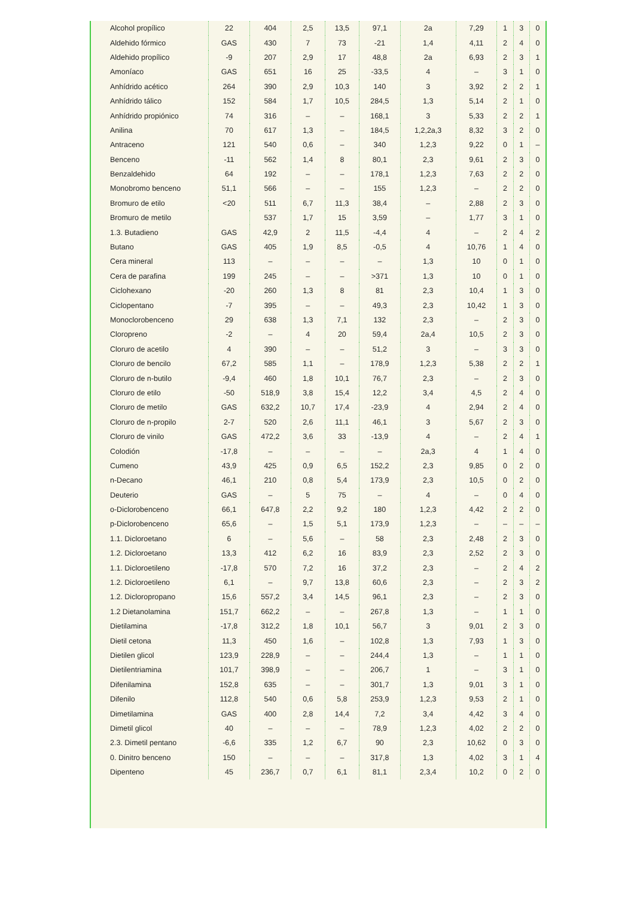| Alcohol propílico | 22 | 404 | 2,5 | 13,5 | 97,1 | 2a | 7,29 | 1 | 3 | 0 |
| Aldehido fórmico | GAS | 430 | 7 | 73 | -21 | 1,4 | 4,11 | 2 | 4 | 0 |
| Aldehido propílico | -9 | 207 | 2,9 | 17 | 48,8 | 2a | 6,93 | 2 | 3 | 1 |
| Amoníaco | GAS | 651 | 16 | 25 | -33,5 | 4 | – | 3 | 1 | 0 |
| Anhídrido acético | 264 | 390 | 2,9 | 10,3 | 140 | 3 | 3,92 | 2 | 2 | 1 |
| Anhídrido tálico | 152 | 584 | 1,7 | 10,5 | 284,5 | 1,3 | 5,14 | 2 | 1 | 0 |
| Anhídrido propiónico | 74 | 316 | – | – | 168,1 | 3 | 5,33 | 2 | 2 | 1 |
| Anilina | 70 | 617 | 1,3 | – | 184,5 | 1,2,2a,3 | 8,32 | 3 | 2 | 0 |
| Antraceno | 121 | 540 | 0,6 | – | 340 | 1,2,3 | 9,22 | 0 | 1 | – |
| Benceno | -11 | 562 | 1,4 | 8 | 80,1 | 2,3 | 9,61 | 2 | 3 | 0 |
| Benzaldehido | 64 | 192 | – | – | 178,1 | 1,2,3 | 7,63 | 2 | 2 | 0 |
| Monobromo benceno | 51,1 | 566 | – | – | 155 | 1,2,3 | – | 2 | 2 | 0 |
| Bromuro de etilo | <20 | 511 | 6,7 | 11,3 | 38,4 | – | 2,88 | 2 | 3 | 0 |
| Bromuro de metilo | | 537 | 1,7 | 15 | 3,59 | – | 1,77 | 3 | 1 | 0 |
| 1.3. Butadieno | GAS | 42,9 | 2 | 11,5 | -4,4 | 4 | – | 2 | 4 | 2 |
| Butano | GAS | 405 | 1,9 | 8,5 | -0,5 | 4 | 10,76 | 1 | 4 | 0 |
| Cera mineral | 113 | – | – | – | – | 1,3 | 10 | 0 | 1 | 0 |
| Cera de parafina | 199 | 245 | – | – | >371 | 1,3 | 10 | 0 | 1 | 0 |
| Ciclohexano | -20 | 260 | 1,3 | 8 | 81 | 2,3 | 10,4 | 1 | 3 | 0 |
| Ciclopentano | -7 | 395 | – | – | 49,3 | 2,3 | 10,42 | 1 | 3 | 0 |
| Monoclorobenceno | 29 | 638 | 1,3 | 7,1 | 132 | 2,3 | – | 2 | 3 | 0 |
| Cloropreno | -2 | – | 4 | 20 | 59,4 | 2a,4 | 10,5 | 2 | 3 | 0 |
| Cloruro de acetilo | 4 | 390 | – | – | 51,2 | 3 | – | 3 | 3 | 0 |
| Cloruro de bencilo | 67,2 | 585 | 1,1 | – | 178,9 | 1,2,3 | 5,38 | 2 | 2 | 1 |
| Cloruro de n-butilo | -9,4 | 460 | 1,8 | 10,1 | 76,7 | 2,3 | – | 2 | 3 | 0 |
| Cloruro de etilo | -50 | 518,9 | 3,8 | 15,4 | 12,2 | 3,4 | 4,5 | 2 | 4 | 0 |
| Cloruro de metilo | GAS | 632,2 | 10,7 | 17,4 | -23,9 | 4 | 2,94 | 2 | 4 | 0 |
| Cloruro de n-propilo | 2-7 | 520 | 2,6 | 11,1 | 46,1 | 3 | 5,67 | 2 | 3 | 0 |
| Cloruro de vinilo | GAS | 472,2 | 3,6 | 33 | -13,9 | 4 | – | 2 | 4 | 1 |
| Colodión | -17,8 | – | – | – | – | 2a,3 | 4 | 1 | 4 | 0 |
| Cumeno | 43,9 | 425 | 0,9 | 6,5 | 152,2 | 2,3 | 9,85 | 0 | 2 | 0 |
| n-Decano | 46,1 | 210 | 0,8 | 5,4 | 173,9 | 2,3 | 10,5 | 0 | 2 | 0 |
| Deuterio | GAS | – | 5 | 75 | – | 4 | – | 0 | 4 | 0 |
| o-Diclorobenceno | 66,1 | 647,8 | 2,2 | 9,2 | 180 | 1,2,3 | 4,42 | 2 | 2 | 0 |
| p-Diclorobenceno | 65,6 | – | 1,5 | 5,1 | 173,9 | 1,2,3 | – | – | – | – |
| 1.1. Dicloroetano | 6 | – | 5,6 | – | 58 | 2,3 | 2,48 | 2 | 3 | 0 |
| 1.2. Dicloroetano | 13,3 | 412 | 6,2 | 16 | 83,9 | 2,3 | 2,52 | 2 | 3 | 0 |
| 1.1. Dicloroetileno | -17,8 | 570 | 7,2 | 16 | 37,2 | 2,3 | – | 2 | 4 | 2 |
| 1.2. Dicloroetileno | 6,1 | – | 9,7 | 13,8 | 60,6 | 2,3 | – | 2 | 3 | 2 |
| 1.2. Dicloropropano | 15,6 | 557,2 | 3,4 | 14,5 | 96,1 | 2,3 | – | 2 | 3 | 0 |
| 1.2 Dietanolamina | 151,7 | 662,2 | – | – | 267,8 | 1,3 | – | 1 | 1 | 0 |
| Dietilamina | -17,8 | 312,2 | 1,8 | 10,1 | 56,7 | 3 | 9,01 | 2 | 3 | 0 |
| Dietil cetona | 11,3 | 450 | 1,6 | – | 102,8 | 1,3 | 7,93 | 1 | 3 | 0 |
| Dietilen glicol | 123,9 | 228,9 | – | – | 244,4 | 1,3 | – | 1 | 1 | 0 |
| Dietilentriamina | 101,7 | 398,9 | – | – | 206,7 | 1 | – | 3 | 1 | 0 |
| Difenilamina | 152,8 | 635 | – | – | 301,7 | 1,3 | 9,01 | 3 | 1 | 0 |
| Difenilo | 112,8 | 540 | 0,6 | 5,8 | 253,9 | 1,2,3 | 9,53 | 2 | 1 | 0 |
| Dimetilamina | GAS | 400 | 2,8 | 14,4 | 7,2 | 3,4 | 4,42 | 3 | 4 | 0 |
| Dimetil glicol | 40 | – | – | – | 78,9 | 1,2,3 | 4,02 | 2 | 2 | 0 |
| 2.3. Dimetil pentano | -6,6 | 335 | 1,2 | 6,7 | 90 | 2,3 | 10,62 | 0 | 3 | 0 |
| 0. Dinitro benceno | 150 | – | – | – | 317,8 | 1,3 | 4,02 | 3 | 1 | 4 |
| Dipenteno | 45 | 236,7 | 0,7 | 6,1 | 81,1 | 2,3,4 | 10,2 | 0 | 2 | 0 |